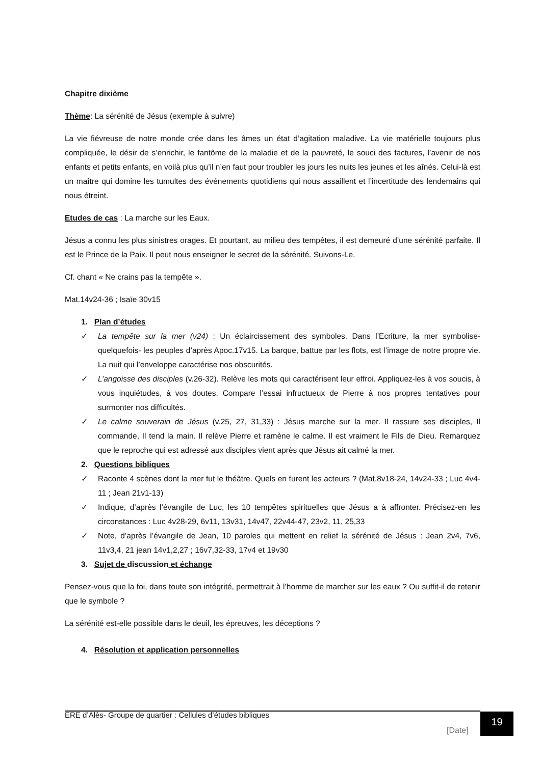Chapitre dixième
Thème: La sérénité de Jésus (exemple à suivre)
La vie fiévreuse de notre monde crée dans les âmes un état d’agitation maladive. La vie matérielle toujours plus compliquée, le désir de s’enrichir, le fantôme de la maladie et de la pauvreté, le souci des factures, l’avenir de nos enfants et petits enfants, en voilà plus qu’il n’en faut pour troubler les jours les nuits les jeunes et les aînés. Celui-là est un maître qui domine les tumultes des événements quotidiens qui nous assaillent et l’incertitude des lendemains qui nous étreint.
Etudes de cas : La marche sur les Eaux.
Jésus a connu les plus sinistres orages. Et pourtant, au milieu des tempêtes, il est demeuré d’une sérénité parfaite. Il est le Prince de la Paix. Il peut nous enseigner le secret de la sérénité. Suivons-Le.
Cf. chant « Ne crains pas la tempête ».
Mat.14v24-36 ; Isaïe 30v15
1. Plan d’études
✓ La tempête sur la mer (v24) : Un éclaircissement des symboles. Dans l’Ecriture, la mer symbolise- quelquefois- les peuples d’après Apoc.17v15. La barque, battue par les flots, est l’image de notre propre vie. La nuit qui l’enveloppe caractérise nos obscurités.
✓ L’angoisse des disciples (v.26-32). Relève les mots qui caractérisent leur effroi. Appliquez-les à vos soucis, à vous inquiétudes, à vos doutes. Compare l’essai infructueux de Pierre à nos propres tentatives pour surmonter nos difficultés.
✓ Le calme souverain de Jésus (v.25, 27, 31,33) : Jésus marche sur la mer. Il rassure ses disciples, Il commande, Il tend la main. Il relève Pierre et ramène le calme. Il est vraiment le Fils de Dieu. Remarquez que le reproche qui est adressé aux disciples vient après que Jésus ait calmé la mer.
2. Questions bibliques
✓ Raconte 4 scènes dont la mer fut le théâtre. Quels en furent les acteurs ? (Mat.8v18-24, 14v24-33 ; Luc 4v4-11 ; Jean 21v1-13)
✓ Indique, d’après l’évangile de Luc, les 10 tempêtes spirituelles que Jésus a à affronter. Précisez-en les circonstances : Luc 4v28-29, 6v11, 13v31, 14v47, 22v44-47, 23v2, 11, 25,33
✓ Note, d’après l’évangile de Jean, 10 paroles qui mettent en relief la sérénité de Jésus : Jean 2v4, 7v6, 11v3,4, 21 jean 14v1,2,27 ; 16v7,32-33, 17v4 et 19v30
3. Sujet de discussion et échange
Pensez-vous que la foi, dans toute son intégrité, permettrait à l’homme de marcher sur les eaux ? Ou suffit-il de retenir que le symbole ?
La sérénité est-elle possible dans le deuil, les épreuves, les déceptions ?
4. Résolution et application personnelles
ERE d’Alès- Groupe de quartier : Cellules d’études bibliques
[Date]
19